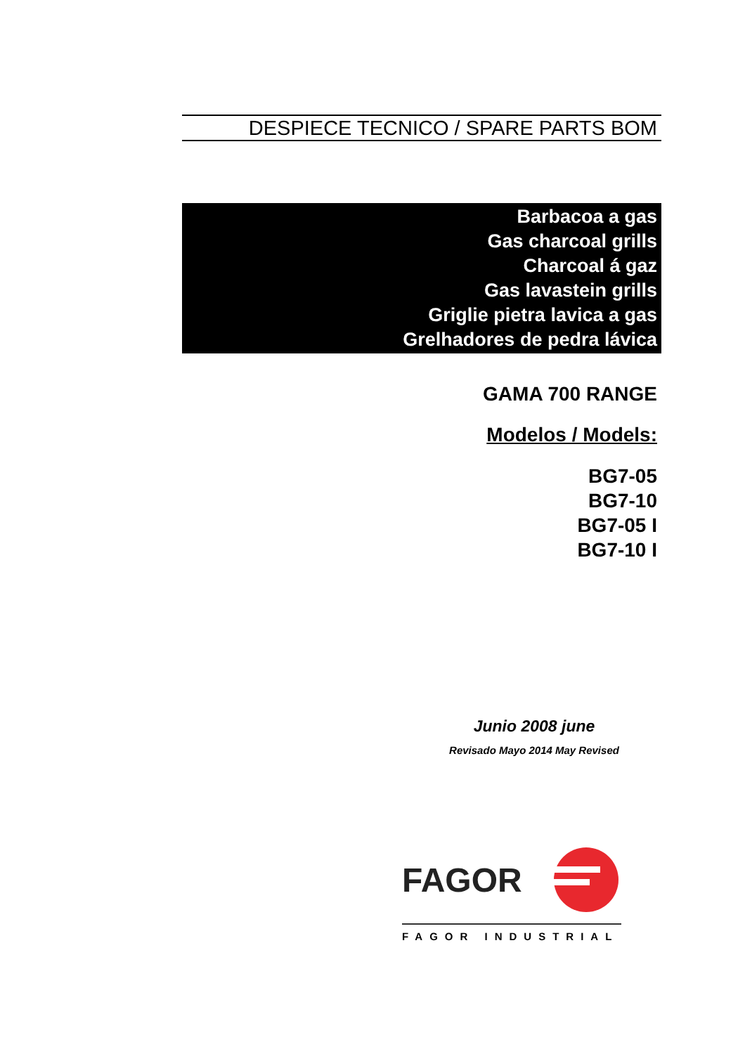DESPIECE TECNICO / SPARE PARTS BOM
Barbacoa a gas
Gas charcoal grills
Charcoal á gaz
Gas lavastein grills
Griglie pietra lavica a gas
Grelhadores de pedra lávica
GAMA 700 RANGE
Modelos / Models:
BG7-05
BG7-10
BG7-05 I
BG7-10 I
Junio 2008 june
Revisado Mayo 2014 May Revised
FAGOR
FAGOR INDUSTRIAL